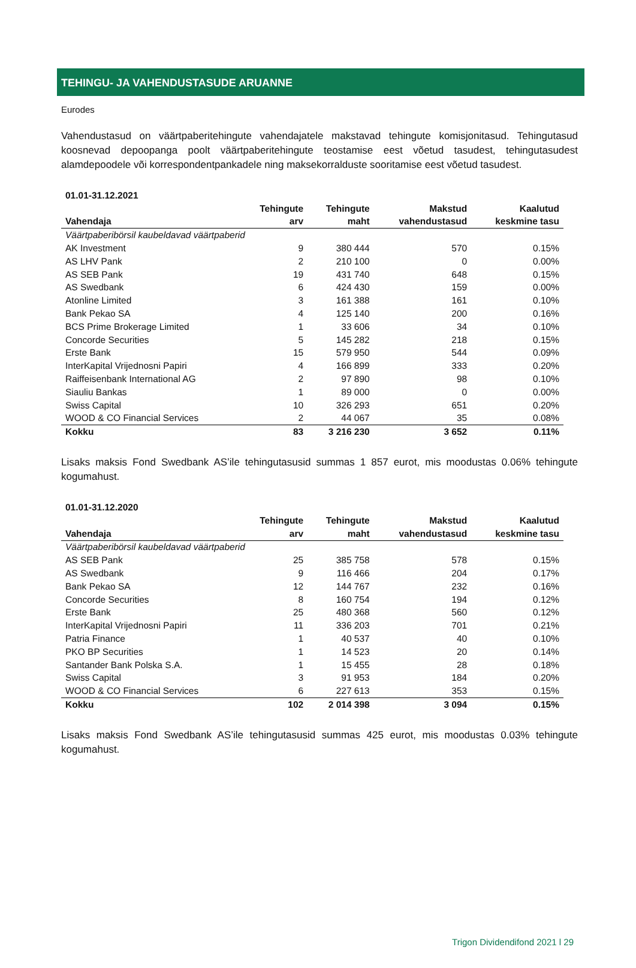TEHINGU- JA VAHENDUSTASUDE ARUANNE
Eurodes
Vahendustasud on väärtpaberitehingute vahendajatele makstavad tehingute komisjonitasud. Tehingutasud koosnevad depoopanga poolt väärtpaberitehingute teostamise eest võetud tasudest, tehingutasudest alamdepoodele või korrespondentpankadele ning maksekorralduste sooritamise eest võetud tasudest.
| 01.01-31.12.2021 | | | | |
| --- | --- | --- | --- | --- |
| | Tehingute | Tehingute | Makstud | Kaalutud |
| Vahendaja | arv | maht | vahendustasud | keskmine tasu |
| Väärtpaberibörsil kaubeldavad väärtpaberid | | | | |
| AK Investment | 9 | 380 444 | 570 | 0.15% |
| AS LHV Pank | 2 | 210 100 | 0 | 0.00% |
| AS SEB Pank | 19 | 431 740 | 648 | 0.15% |
| AS Swedbank | 6 | 424 430 | 159 | 0.00% |
| Atonline Limited | 3 | 161 388 | 161 | 0.10% |
| Bank Pekao SA | 4 | 125 140 | 200 | 0.16% |
| BCS Prime Brokerage Limited | 1 | 33 606 | 34 | 0.10% |
| Concorde Securities | 5 | 145 282 | 218 | 0.15% |
| Erste Bank | 15 | 579 950 | 544 | 0.09% |
| InterKapital Vrijednosni Papiri | 4 | 166 899 | 333 | 0.20% |
| Raiffeisenbank International AG | 2 | 97 890 | 98 | 0.10% |
| Siauliu Bankas | 1 | 89 000 | 0 | 0.00% |
| Swiss Capital | 10 | 326 293 | 651 | 0.20% |
| WOOD & CO Financial Services | 2 | 44 067 | 35 | 0.08% |
| Kokku | 83 | 3 216 230 | 3 652 | 0.11% |
Lisaks maksis Fond Swedbank AS’ile tehingutasusid summas 1 857 eurot, mis moodustas 0.06% tehingute kogumahust.
| 01.01-31.12.2020 | | | | |
| --- | --- | --- | --- | --- |
| | Tehingute | Tehingute | Makstud | Kaalutud |
| Vahendaja | arv | maht | vahendustasud | keskmine tasu |
| Väärtpaberibörsil kaubeldavad väärtpaberid | | | | |
| AS SEB Pank | 25 | 385 758 | 578 | 0.15% |
| AS Swedbank | 9 | 116 466 | 204 | 0.17% |
| Bank Pekao SA | 12 | 144 767 | 232 | 0.16% |
| Concorde Securities | 8 | 160 754 | 194 | 0.12% |
| Erste Bank | 25 | 480 368 | 560 | 0.12% |
| InterKapital Vrijednosni Papiri | 11 | 336 203 | 701 | 0.21% |
| Patria Finance | 1 | 40 537 | 40 | 0.10% |
| PKO BP Securities | 1 | 14 523 | 20 | 0.14% |
| Santander Bank Polska S.A. | 1 | 15 455 | 28 | 0.18% |
| Swiss Capital | 3 | 91 953 | 184 | 0.20% |
| WOOD & CO Financial Services | 6 | 227 613 | 353 | 0.15% |
| Kokku | 102 | 2 014 398 | 3 094 | 0.15% |
Lisaks maksis Fond Swedbank AS’ile tehingutasusid summas 425 eurot, mis moodustas 0.03% tehingute kogumahust.
Trigon Dividendifond 2021 l 29